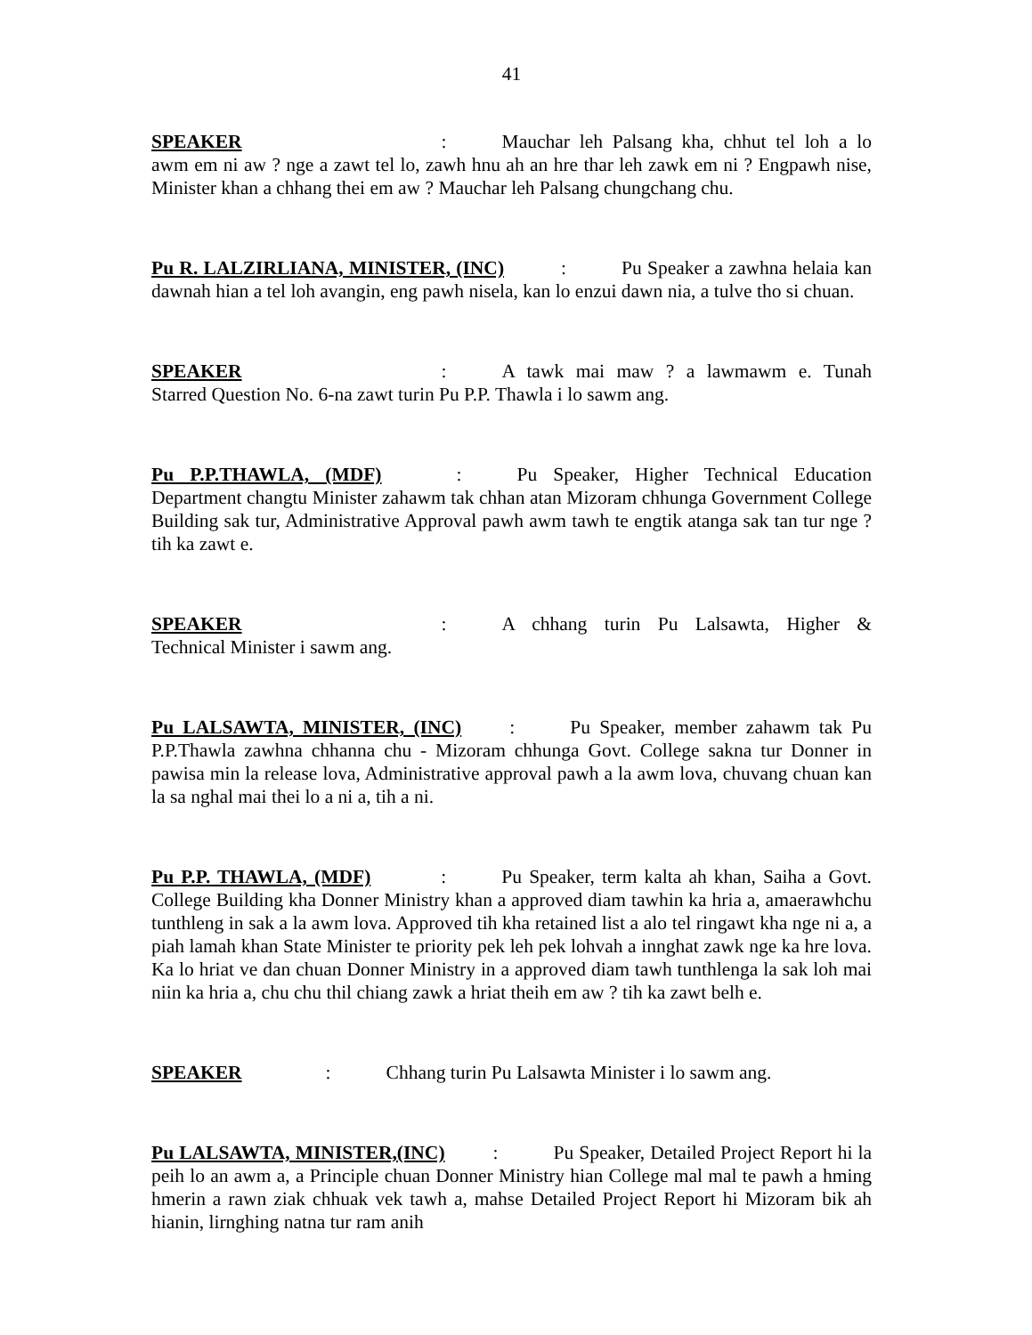41
SPEAKER: Mauchar leh Palsang kha, chhut tel loh a lo awm em ni aw ? nge a zawt tel lo, zawh hnu ah an hre thar leh zawk em ni ? Engpawh nise, Minister khan a chhang thei em aw ? Mauchar leh Palsang chungchang chu.
Pu R. LALZIRLIANA, MINISTER, (INC): Pu Speaker a zawhna helaia kan dawnah hian a tel loh avangin, eng pawh nisela, kan lo enzui dawn nia, a tulve tho si chuan.
SPEAKER: A tawk mai maw ? a lawmawm e. Tunah Starred Question No. 6-na zawt turin Pu P.P. Thawla i lo sawm ang.
Pu P.P.THAWLA, (MDF): Pu Speaker, Higher Technical Education Department changtu Minister zahawm tak chhan atan Mizoram chhunga Government College Building sak tur, Administrative Approval pawh awm tawh te engtik atanga sak tan tur nge ? tih ka zawt e.
SPEAKER: A chhang turin Pu Lalsawta, Higher & Technical Minister i sawm ang.
Pu LALSAWTA, MINISTER, (INC): Pu Speaker, member zahawm tak Pu P.P.Thawla zawhna chhanna chu - Mizoram chhunga Govt. College sakna tur Donner in pawisa min la release lova, Administrative approval pawh a la awm lova, chuvang chuan kan la sa nghal mai thei lo a ni a, tih a ni.
Pu P.P. THAWLA, (MDF): Pu Speaker, term kalta ah khan, Saiha a Govt. College Building kha Donner Ministry khan a approved diam tawhin ka hria a, amaerawhchu tunthleng in sak a la awm lova. Approved tih kha retained list a alo tel ringawt kha nge ni a, a piah lamah khan State Minister te priority pek leh pek lohvah a innghat zawk nge ka hre lova. Ka lo hriat ve dan chuan Donner Ministry in a approved diam tawh tunthlenga la sak loh mai niin ka hria a, chu chu thil chiang zawk a hriat theih em aw ? tih ka zawt belh e.
SPEAKER: Chhang turin Pu Lalsawta Minister i lo sawm ang.
Pu LALSAWTA, MINISTER,(INC): Pu Speaker, Detailed Project Report hi la peih lo an awm a, a Principle chuan Donner Ministry hian College mal mal te pawh a hming hmerin a rawn ziak chhuak vek tawh a, mahse Detailed Project Report hi Mizoram bik ah hianin, lirnghing natna tur ram anih